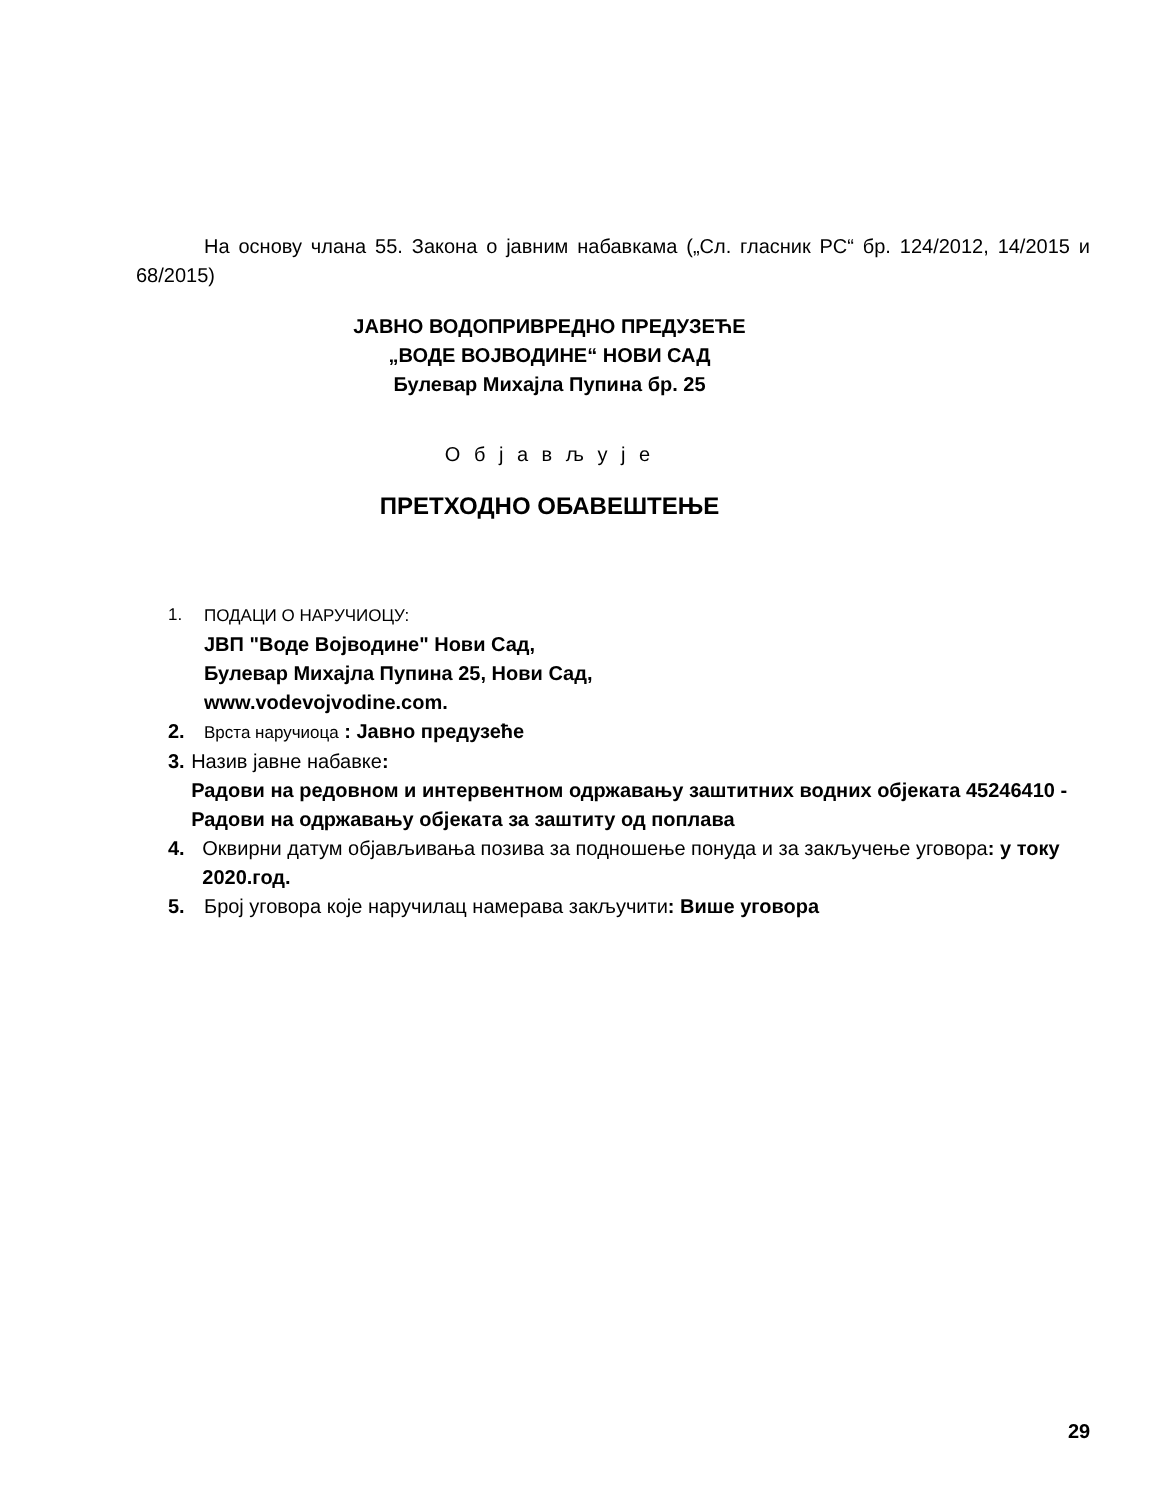На основу члана 55. Закона о јавним набавкама („Сл. гласник РС“ бр. 124/2012, 14/2015 и 68/2015)
ЈАВНО ВОДОПРИВРЕДНО ПРЕДУЗЕЋЕ
„ВОДЕ ВОЈВОДИНЕ“ НОВИ САД
Булевар Михајла Пупина бр. 25
О б ј а в љ у ј е
ПРЕТХОДНО ОБАВЕШТЕЊЕ
1. ПОДАЦИ О НАРУЧИОЦУ:
ЈВП "Воде Војводине" Нови Сад,
Булевар Михајла Пупина 25, Нови Сад,
www.vodevojvodine.com.
2.
Врста наручиоца : Јавно предузеће
3. Назив јавне набавке:
Радови на редовном и интервентном одржавању заштитних водних објеката 45246410 - Радови на одржавању објеката за заштиту од поплава
4. Оквирни датум објављивања позива за подношење понуда и за закључење уговора: у току 2020.год.
5. Број уговора које наручилац намерава закључити: Више уговора
29